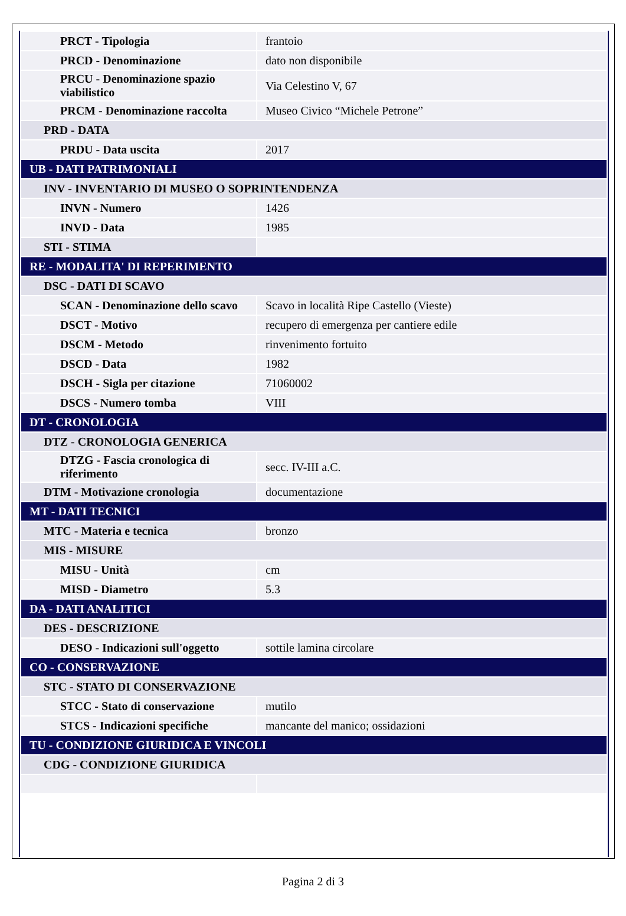| PRCT - Tipologia | frantoio |
| PRCD - Denominazione | dato non disponibile |
| PRCU - Denominazione spazio viabilistico | Via Celestino V, 67 |
| PRCM - Denominazione raccolta | Museo Civico “Michele Petrone” |
| PRD - DATA | |
| PRDU - Data uscita | 2017 |
| UB - DATI PATRIMONIALI | |
| INV - INVENTARIO DI MUSEO O SOPRINTENDENZA | |
| INVN - Numero | 1426 |
| INVD - Data | 1985 |
| STI - STIMA | |
| RE - MODALITA' DI REPERIMENTO | |
| DSC - DATI DI SCAVO | |
| SCAN - Denominazione dello scavo | Scavo in località Ripe Castello (Vieste) |
| DSCT - Motivo | recupero di emergenza per cantiere edile |
| DSCM - Metodo | rinvenimento fortuito |
| DSCD - Data | 1982 |
| DSCH - Sigla per citazione | 71060002 |
| DSCS - Numero tomba | VIII |
| DT - CRONOLOGIA | |
| DTZ - CRONOLOGIA GENERICA | |
| DTZG - Fascia cronologica di riferimento | secc. IV-III a.C. |
| DTM - Motivazione cronologia | documentazione |
| MT - DATI TECNICI | |
| MTC - Materia e tecnica | bronzo |
| MIS - MISURE | |
| MISU - Unità | cm |
| MISD - Diametro | 5.3 |
| DA - DATI ANALITICI | |
| DES - DESCRIZIONE | |
| DESO - Indicazioni sull'oggetto | sottile lamina circolare |
| CO - CONSERVAZIONE | |
| STC - STATO DI CONSERVAZIONE | |
| STCC - Stato di conservazione | mutilo |
| STCS - Indicazioni specifiche | mancante del manico; ossidazioni |
| TU - CONDIZIONE GIURIDICA E VINCOLI | |
| CDG - CONDIZIONE GIURIDICA | |
Pagina 2 di 3